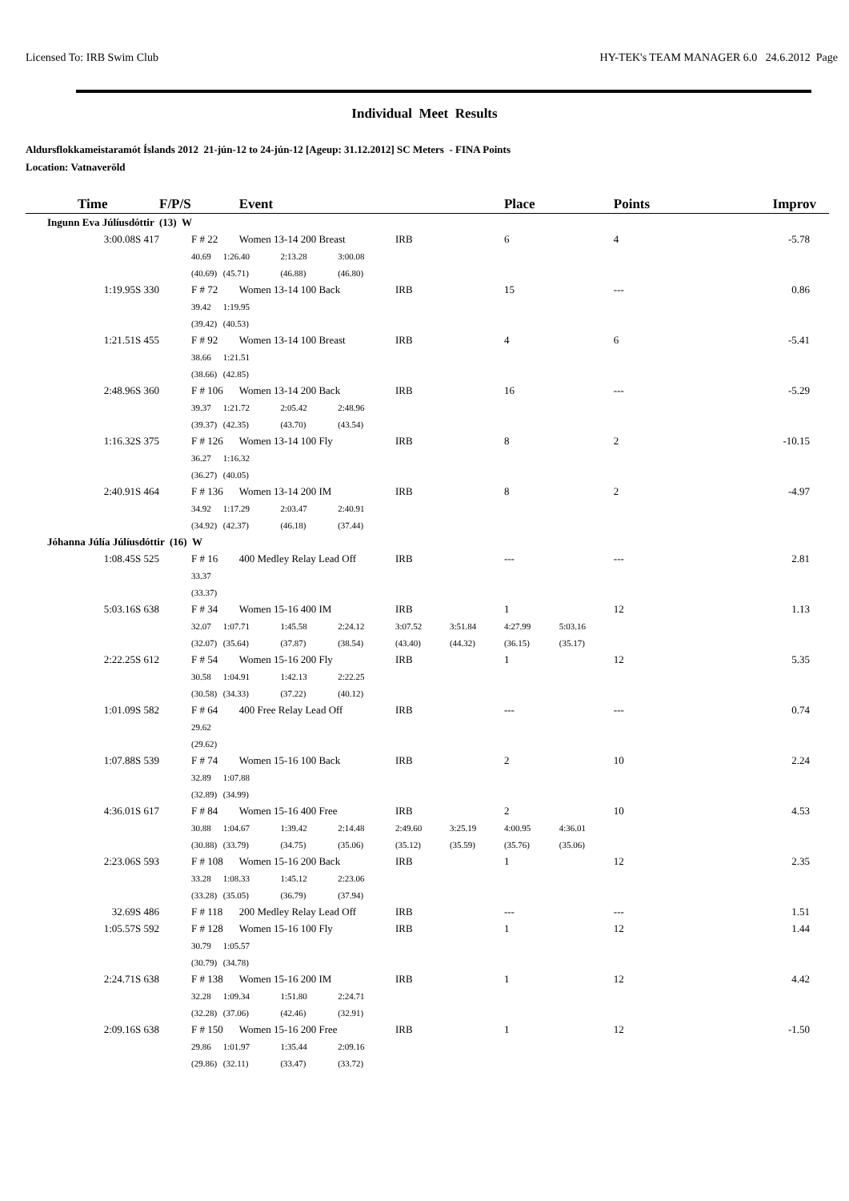Licensed To: IRB Swim Club HY-TEK's TEAM MANAGER 6.0 24.6.2012 Page
Individual Meet Results
Aldursflokkameistaramót Íslands 2012 21-jún-12 to 24-jún-12 [Ageup: 31.12.2012] SC Meters - FINA Points
Location: Vatnaveröld
| Time | F/P/S | Event | | | | | Place | | Points | Improv |
| --- | --- | --- | --- | --- | --- | --- | --- | --- | --- | --- |
| Ingunn Eva Júlíusdóttir (13) W | | | | | | | | | | |
| 3:00.08S 417 | F # 22 | Women 13-14 200 Breast | | | IRB | | 6 | | 4 | -5.78 |
| | 40.69 | 1:26.40 | 2:13.28 | 3:00.08 | | | | | | |
| | (40.69) | (45.71) | (46.88) | (46.80) | | | | | | |
| 1:19.95S 330 | F # 72 | Women 13-14 100 Back | | | IRB | | 15 | | --- | 0.86 |
| | 39.42 | 1:19.95 | | | | | | | | |
| | (39.42) | (40.53) | | | | | | | | |
| 1:21.51S 455 | F # 92 | Women 13-14 100 Breast | | | IRB | | 4 | | 6 | -5.41 |
| | 38.66 | 1:21.51 | | | | | | | | |
| | (38.66) | (42.85) | | | | | | | | |
| 2:48.96S 360 | F # 106 | Women 13-14 200 Back | | | IRB | | 16 | | --- | -5.29 |
| | 39.37 | 1:21.72 | 2:05.42 | 2:48.96 | | | | | | |
| | (39.37) | (42.35) | (43.70) | (43.54) | | | | | | |
| 1:16.32S 375 | F # 126 | Women 13-14 100 Fly | | | IRB | | 8 | | 2 | -10.15 |
| | 36.27 | 1:16.32 | | | | | | | | |
| | (36.27) | (40.05) | | | | | | | | |
| 2:40.91S 464 | F # 136 | Women 13-14 200 IM | | | IRB | | 8 | | 2 | -4.97 |
| | 34.92 | 1:17.29 | 2:03.47 | 2:40.91 | | | | | | |
| | (34.92) | (42.37) | (46.18) | (37.44) | | | | | | |
| Jóhanna Júlía Júlíusdóttir (16) W | | | | | | | | | | |
| 1:08.45S 525 | F # 16 | 400 Medley Relay Lead Off | | | IRB | | --- | | --- | 2.81 |
| | 33.37 | | | | | | | | | |
| | (33.37) | | | | | | | | | |
| 5:03.16S 638 | F # 34 | Women 15-16 400 IM | | | IRB | | 1 | | 12 | 1.13 |
| | 32.07 | 1:07.71 | 1:45.58 | 2:24.12 | 3:07.52 | 3:51.84 | 4:27.99 | 5:03.16 | | |
| | (32.07) | (35.64) | (37.87) | (38.54) | (43.40) | (44.32) | (36.15) | (35.17) | | |
| 2:22.25S 612 | F # 54 | Women 15-16 200 Fly | | | IRB | | 1 | | 12 | 5.35 |
| | 30.58 | 1:04.91 | 1:42.13 | 2:22.25 | | | | | | |
| | (30.58) | (34.33) | (37.22) | (40.12) | | | | | | |
| 1:01.09S 582 | F # 64 | 400 Free Relay Lead Off | | | IRB | | --- | | --- | 0.74 |
| | 29.62 | | | | | | | | | |
| | (29.62) | | | | | | | | | |
| 1:07.88S 539 | F # 74 | Women 15-16 100 Back | | | IRB | | 2 | | 10 | 2.24 |
| | 32.89 | 1:07.88 | | | | | | | | |
| | (32.89) | (34.99) | | | | | | | | |
| 4:36.01S 617 | F # 84 | Women 15-16 400 Free | | | IRB | | 2 | | 10 | 4.53 |
| | 30.88 | 1:04.67 | 1:39.42 | 2:14.48 | 2:49.60 | 3:25.19 | 4:00.95 | 4:36.01 | | |
| | (30.88) | (33.79) | (34.75) | (35.06) | (35.12) | (35.59) | (35.76) | (35.06) | | |
| 2:23.06S 593 | F # 108 | Women 15-16 200 Back | | | IRB | | 1 | | 12 | 2.35 |
| | 33.28 | 1:08.33 | 1:45.12 | 2:23.06 | | | | | | |
| | (33.28) | (35.05) | (36.79) | (37.94) | | | | | | |
| 32.69S 486 | F # 118 | 200 Medley Relay Lead Off | | | IRB | | --- | | --- | 1.51 |
| 1:05.57S 592 | F # 128 | Women 15-16 100 Fly | | | IRB | | 1 | | 12 | 1.44 |
| | 30.79 | 1:05.57 | | | | | | | | |
| | (30.79) | (34.78) | | | | | | | | |
| 2:24.71S 638 | F # 138 | Women 15-16 200 IM | | | IRB | | 1 | | 12 | 4.42 |
| | 32.28 | 1:09.34 | 1:51.80 | 2:24.71 | | | | | | |
| | (32.28) | (37.06) | (42.46) | (32.91) | | | | | | |
| 2:09.16S 638 | F # 150 | Women 15-16 200 Free | | | IRB | | 1 | | 12 | -1.50 |
| | 29.86 | 1:01.97 | 1:35.44 | 2:09.16 | | | | | | |
| | (29.86) | (32.11) | (33.47) | (33.72) | | | | | | |